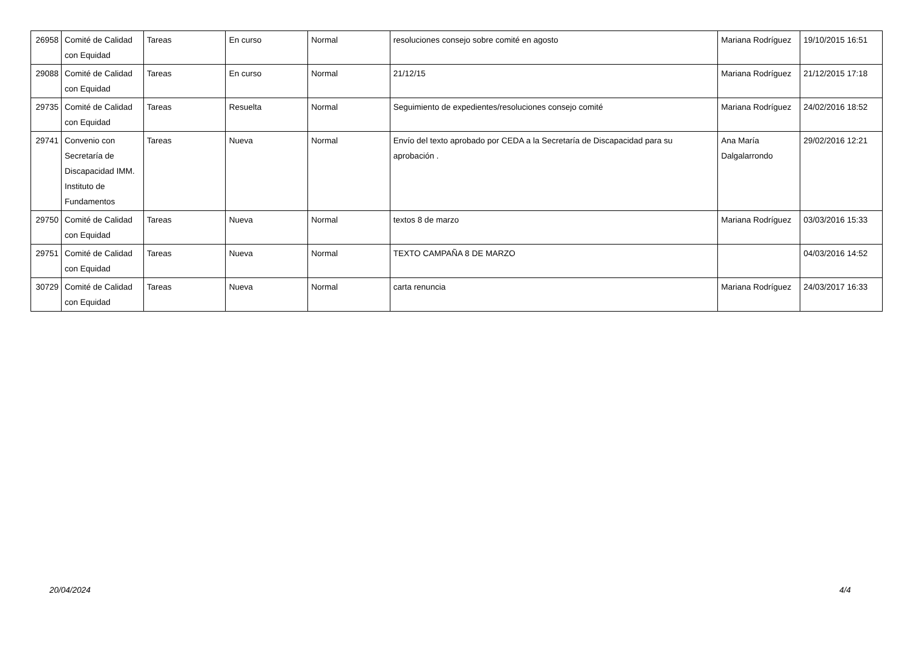| 26958 | Comité de Calidad con Equidad | Tareas | En curso | Normal | resoluciones consejo sobre comité en agosto | Mariana Rodríguez | 19/10/2015 16:51 |
| 29088 | Comité de Calidad con Equidad | Tareas | En curso | Normal | 21/12/15 | Mariana Rodríguez | 21/12/2015 17:18 |
| 29735 | Comité de Calidad con Equidad | Tareas | Resuelta | Normal | Seguimiento de expedientes/resoluciones consejo comité | Mariana Rodríguez | 24/02/2016 18:52 |
| 29741 | Convenio con Secretaría de Discapacidad IMM. Instituto de Fundamentos | Tareas | Nueva | Normal | Envío del texto aprobado por CEDA a la Secretaría de Discapacidad para su aprobación . | Ana María Dalgalarrondo | 29/02/2016 12:21 |
| 29750 | Comité de Calidad con Equidad | Tareas | Nueva | Normal | textos 8 de marzo | Mariana Rodríguez | 03/03/2016 15:33 |
| 29751 | Comité de Calidad con Equidad | Tareas | Nueva | Normal | TEXTO CAMPAÑA 8 DE MARZO | | 04/03/2016 14:52 |
| 30729 | Comité de Calidad con Equidad | Tareas | Nueva | Normal | carta renuncia | Mariana Rodríguez | 24/03/2017 16:33 |
20/04/2024 4/4